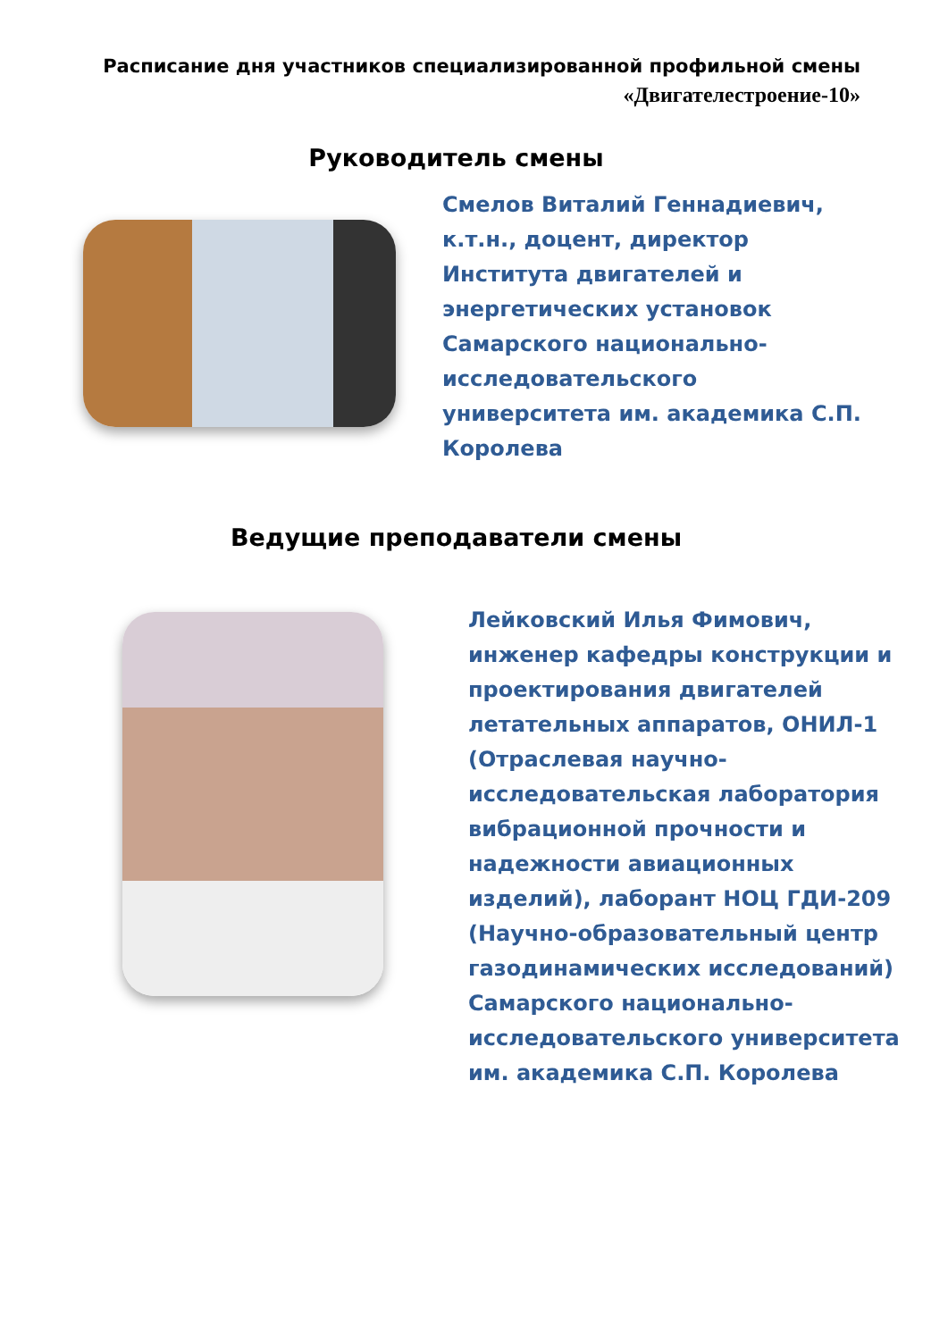Расписание дня участников специализированной профильной смены
«Двигателестроение-10»
Руководитель смены
Смелов Виталий Геннадиевич, к.т.н., доцент, директор Института двигателей и энергетических установок Самарского национально-исследовательского университета им. академика С.П. Королева
Ведущие преподаватели смены
Лейковский Илья Фимович, инженер кафедры конструкции и проектирования двигателей летательных аппаратов, ОНИЛ-1 (Отраслевая научно-исследовательская лаборатория вибрационной прочности и надежности авиационных изделий), лаборант НОЦ ГДИ-209 (Научно-образовательный центр газодинамических исследований) Самарского национально-исследовательского университета им. академика С.П. Королева